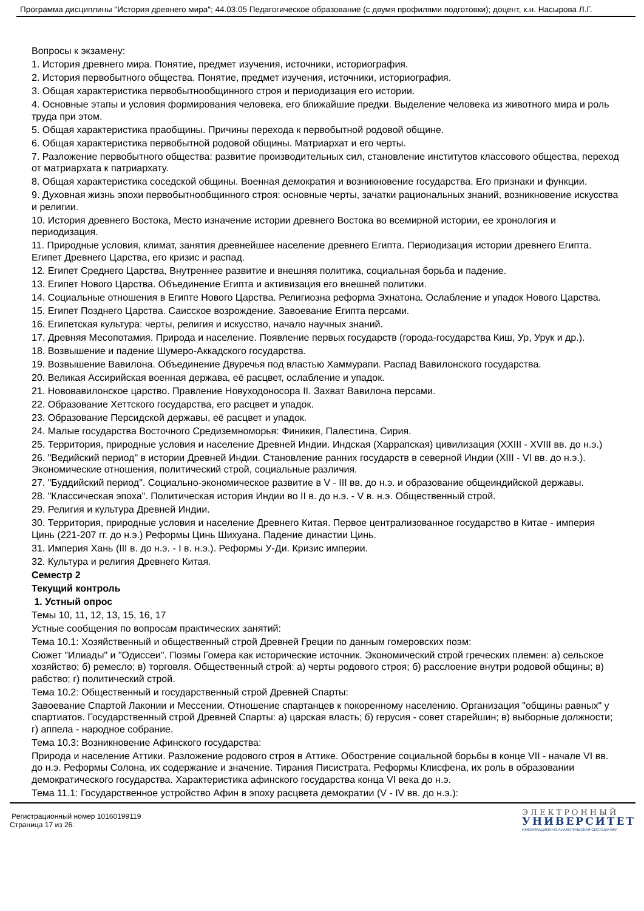Программа дисциплины "История древнего мира"; 44.03.05 Педагогическое образование (с двумя профилями подготовки); доцент, к.н. Насырова Л.Г.
Вопросы к экзамену:
1. История древнего мира. Понятие, предмет изучения, источники, историография.
2. История первобытного общества. Понятие, предмет изучения, источники, историография.
3. Общая характеристика первобытнообщинного строя и периодизация его истории.
4. Основные этапы и условия формирования человека, его ближайшие предки. Выделение человека из животного мира и роль труда при этом.
5. Общая характеристика праобщины. Причины перехода к первобытной родовой общине.
6. Общая характеристика первобытной родовой общины. Матриархат и его черты.
7. Разложение первобытного общества: развитие производительных сил, становление институтов классового общества, переход от матриархата к патриархату.
8. Общая характеристика соседской общины. Военная демократия и возникновение государства. Его признаки и функции.
9. Духовная жизнь эпохи первобытнообщинного строя: основные черты, зачатки рациональных знаний, возникновение искусства и религии.
10. История древнего Востока, Место изначение истории древнего Востока во всемирной истории, ее хронология и периодизация.
11. Природные условия, климат, занятия древнейшее население древнего Египта. Периодизация истории древнего Египта. Египет Древнего Царства, его кризис и распад.
12. Египет Среднего Царства, Внутреннее развитие и внешняя политика, социальная борьба и падение.
13. Египет Нового Царства. Объединение Египта и активизация его внешней политики.
14. Социальные отношения в Египте Нового Царства. Религиозна реформа Эхнатона. Ослабление и упадок Нового Царства.
15. Египет Позднего Царства. Саисское возрождение. Завоевание Египта персами.
16. Египетская культура: черты, религия и искусство, начало научных знаний.
17. Древняя Месопотамия. Природа и население. Появление первых государств (города-государства Киш, Ур, Урук и др.).
18. Возвышение и падение Шумеро-Аккадского государства.
19. Возвышение Вавилона. Объединение Двуречья под властью Хаммурапи. Распад Вавилонского государства.
20. Великая Ассирийская военная держава, её расцвет, ослабление и упадок.
21. Нововавилонское царство. Правление Новуходоносора II. Захват Вавилона персами.
22. Образование Хеттского государства, его расцвет и упадок.
23. Образование Персидской державы, её расцвет и упадок.
24. Малые государства Восточного Средиземноморья: Финикия, Палестина, Сирия.
25. Территория, природные условия и население Древней Индии. Индская (Харрапская) цивилизация (XXIII - XVIII вв. до н.э.)
26. "Ведийский период" в истории Древней Индии. Становление ранних государств в северной Индии (XIII - VI вв. до н.э.). Экономические отношения, политический строй, социальные различия.
27. "Буддийский период". Социально-экономическое развитие в V - III вв. до н.э. и образование общеиндийской державы.
28. "Классическая эпоха". Политическая история Индии во II в. до н.э. - V в. н.э. Общественный строй.
29. Религия и культура Древней Индии.
30. Территория, природные условия и население Древнего Китая. Первое централизованное государство в Китае - империя Цинь (221-207 гг. до н.э.) Реформы Цинь Шихуана. Падение династии Цинь.
31. Империя Хань (III в. до н.э. - I в. н.э.). Реформы У-Ди. Кризис империи.
32. Культура и религия Древнего Китая.
Семестр 2
Текущий контроль
1. Устный опрос
Темы 10, 11, 12, 13, 15, 16, 17
Устные сообщения по вопросам практических занятий:
Тема 10.1: Хозяйственный и общественный строй Древней Греции по данным гомеровских поэм:
Сюжет "Илиады" и "Одиссеи". Поэмы Гомера как исторические источник. Экономический строй греческих племен: а) сельское хозяйство; б) ремесло; в) торговля. Общественный строй: а) черты родового строя; б) расслоение внутри родовой общины; в) рабство; г) политический строй.
Тема 10.2: Общественный и государственный строй Древней Спарты:
Завоевание Спартой Лаконии и Мессении. Отношение спартанцев к покоренному населению. Организация "общины равных" у спартиатов. Государственный строй Древней Спарты: а) царская власть; б) герусия - совет старейшин; в) выборные должности; г) аппела - народное собрание.
Тема 10.3: Возникновение Афинского государства:
Природа и население Аттики. Разложение родового строя в Аттике. Обострение социальной борьбы в конце VII - начале VI вв. до н.э. Реформы Солона, их содержание и значение. Тирания Писистрата. Реформы Клисфена, их роль в образовании демократического государства. Характеристика афинского государства конца VI века до н.э.
Тема 11.1: Государственное устройство Афин в эпоху расцвета демократии (V - IV вв. до н.э.):
Регистрационный номер 10160199119
Страница 17 из 26.
ЭЛЕКТРОННЫЙ
УНИВЕРСИТЕТ
ИНФОРМАЦИОННО-АНАЛИТИЧЕСКАЯ СИСТЕМА КФУ